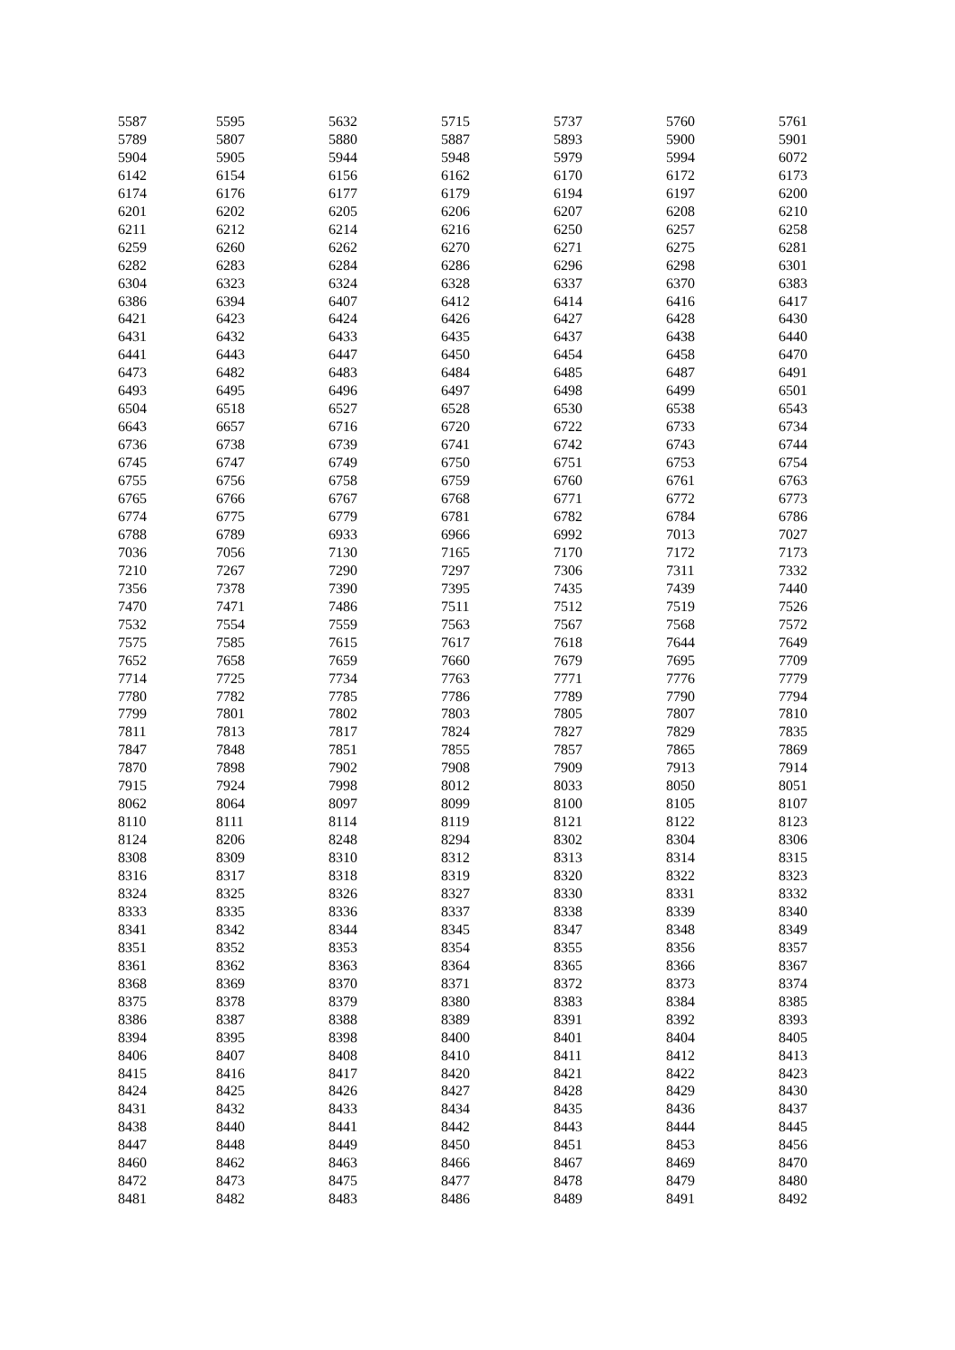| 5587 | 5595 | 5632 | 5715 | 5737 | 5760 | 5761 |
| 5789 | 5807 | 5880 | 5887 | 5893 | 5900 | 5901 |
| 5904 | 5905 | 5944 | 5948 | 5979 | 5994 | 6072 |
| 6142 | 6154 | 6156 | 6162 | 6170 | 6172 | 6173 |
| 6174 | 6176 | 6177 | 6179 | 6194 | 6197 | 6200 |
| 6201 | 6202 | 6205 | 6206 | 6207 | 6208 | 6210 |
| 6211 | 6212 | 6214 | 6216 | 6250 | 6257 | 6258 |
| 6259 | 6260 | 6262 | 6270 | 6271 | 6275 | 6281 |
| 6282 | 6283 | 6284 | 6286 | 6296 | 6298 | 6301 |
| 6304 | 6323 | 6324 | 6328 | 6337 | 6370 | 6383 |
| 6386 | 6394 | 6407 | 6412 | 6414 | 6416 | 6417 |
| 6421 | 6423 | 6424 | 6426 | 6427 | 6428 | 6430 |
| 6431 | 6432 | 6433 | 6435 | 6437 | 6438 | 6440 |
| 6441 | 6443 | 6447 | 6450 | 6454 | 6458 | 6470 |
| 6473 | 6482 | 6483 | 6484 | 6485 | 6487 | 6491 |
| 6493 | 6495 | 6496 | 6497 | 6498 | 6499 | 6501 |
| 6504 | 6518 | 6527 | 6528 | 6530 | 6538 | 6543 |
| 6643 | 6657 | 6716 | 6720 | 6722 | 6733 | 6734 |
| 6736 | 6738 | 6739 | 6741 | 6742 | 6743 | 6744 |
| 6745 | 6747 | 6749 | 6750 | 6751 | 6753 | 6754 |
| 6755 | 6756 | 6758 | 6759 | 6760 | 6761 | 6763 |
| 6765 | 6766 | 6767 | 6768 | 6771 | 6772 | 6773 |
| 6774 | 6775 | 6779 | 6781 | 6782 | 6784 | 6786 |
| 6788 | 6789 | 6933 | 6966 | 6992 | 7013 | 7027 |
| 7036 | 7056 | 7130 | 7165 | 7170 | 7172 | 7173 |
| 7210 | 7267 | 7290 | 7297 | 7306 | 7311 | 7332 |
| 7356 | 7378 | 7390 | 7395 | 7435 | 7439 | 7440 |
| 7470 | 7471 | 7486 | 7511 | 7512 | 7519 | 7526 |
| 7532 | 7554 | 7559 | 7563 | 7567 | 7568 | 7572 |
| 7575 | 7585 | 7615 | 7617 | 7618 | 7644 | 7649 |
| 7652 | 7658 | 7659 | 7660 | 7679 | 7695 | 7709 |
| 7714 | 7725 | 7734 | 7763 | 7771 | 7776 | 7779 |
| 7780 | 7782 | 7785 | 7786 | 7789 | 7790 | 7794 |
| 7799 | 7801 | 7802 | 7803 | 7805 | 7807 | 7810 |
| 7811 | 7813 | 7817 | 7824 | 7827 | 7829 | 7835 |
| 7847 | 7848 | 7851 | 7855 | 7857 | 7865 | 7869 |
| 7870 | 7898 | 7902 | 7908 | 7909 | 7913 | 7914 |
| 7915 | 7924 | 7998 | 8012 | 8033 | 8050 | 8051 |
| 8062 | 8064 | 8097 | 8099 | 8100 | 8105 | 8107 |
| 8110 | 8111 | 8114 | 8119 | 8121 | 8122 | 8123 |
| 8124 | 8206 | 8248 | 8294 | 8302 | 8304 | 8306 |
| 8308 | 8309 | 8310 | 8312 | 8313 | 8314 | 8315 |
| 8316 | 8317 | 8318 | 8319 | 8320 | 8322 | 8323 |
| 8324 | 8325 | 8326 | 8327 | 8330 | 8331 | 8332 |
| 8333 | 8335 | 8336 | 8337 | 8338 | 8339 | 8340 |
| 8341 | 8342 | 8344 | 8345 | 8347 | 8348 | 8349 |
| 8351 | 8352 | 8353 | 8354 | 8355 | 8356 | 8357 |
| 8361 | 8362 | 8363 | 8364 | 8365 | 8366 | 8367 |
| 8368 | 8369 | 8370 | 8371 | 8372 | 8373 | 8374 |
| 8375 | 8378 | 8379 | 8380 | 8383 | 8384 | 8385 |
| 8386 | 8387 | 8388 | 8389 | 8391 | 8392 | 8393 |
| 8394 | 8395 | 8398 | 8400 | 8401 | 8404 | 8405 |
| 8406 | 8407 | 8408 | 8410 | 8411 | 8412 | 8413 |
| 8415 | 8416 | 8417 | 8420 | 8421 | 8422 | 8423 |
| 8424 | 8425 | 8426 | 8427 | 8428 | 8429 | 8430 |
| 8431 | 8432 | 8433 | 8434 | 8435 | 8436 | 8437 |
| 8438 | 8440 | 8441 | 8442 | 8443 | 8444 | 8445 |
| 8447 | 8448 | 8449 | 8450 | 8451 | 8453 | 8456 |
| 8460 | 8462 | 8463 | 8466 | 8467 | 8469 | 8470 |
| 8472 | 8473 | 8475 | 8477 | 8478 | 8479 | 8480 |
| 8481 | 8482 | 8483 | 8486 | 8489 | 8491 | 8492 |